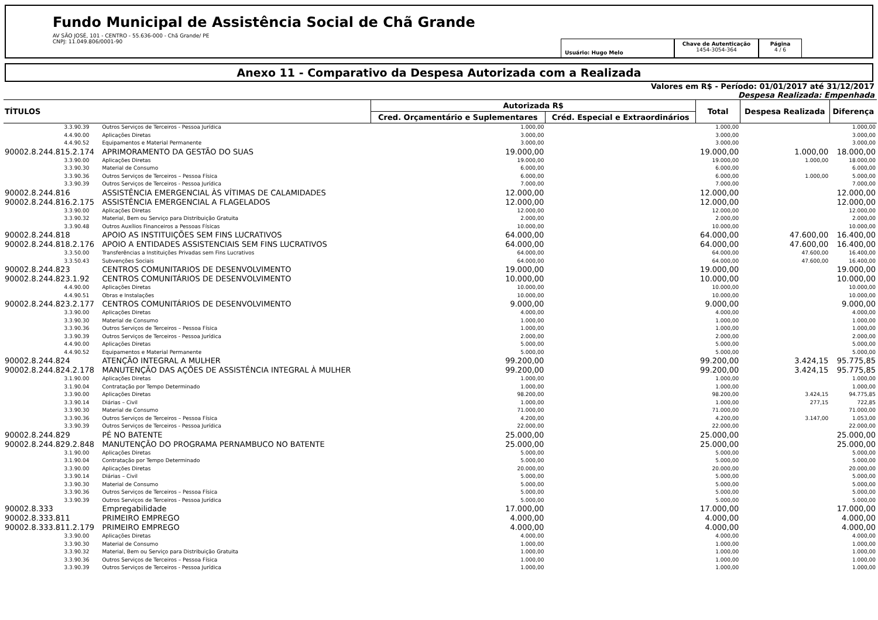Fundo Municipal de Assistência Social de Chã Grande
AV SÃO JOSÉ, 101 - CENTRO - 55.636-000 - Chã Grande/ PE
CNPJ: 11.049.806/0001-90
Usuário: Hugo Melo
Chave de Autenticação
1454-3054-364
Página
4 / 6
Anexo 11 - Comparativo da Despesa Autorizada com a Realizada
Valores em R$ - Período: 01/01/2017 até 31/12/2017
Despesa Realizada: Empenhada
| TÍTULOS | | Autorizada R$ | | Total | Despesa Realizada | Diferença |
| --- | --- | --- | --- | --- | --- | --- |
| | | Cred. Orçamentário e Suplementares | Créd. Especial e Extraordinários | | | |
| 3.3.90.39 | Outros Serviços de Terceiros - Pessoa Jurídica | 1.000,00 | | 1.000,00 | | 1.000,00 |
| 4.4.90.00 | Aplicações Diretas | 3.000,00 | | 3.000,00 | | 3.000,00 |
| 4.4.90.52 | Equipamentos e Material Permanente | 3.000,00 | | 3.000,00 | | 3.000,00 |
| 90002.8.244.815.2.174 | APRIMORAMENTO DA GESTÃO DO SUAS | 19.000,00 | | 19.000,00 | 1.000,00 | 18.000,00 |
| 3.3.90.00 | Aplicações Diretas | 19.000,00 | | 19.000,00 | 1.000,00 | 18.000,00 |
| 3.3.90.30 | Material de Consumo | 6.000,00 | | 6.000,00 | | 6.000,00 |
| 3.3.90.36 | Outros Serviços de Terceiros – Pessoa Física | 6.000,00 | | 6.000,00 | 1.000,00 | 5.000,00 |
| 3.3.90.39 | Outros Serviços de Terceiros - Pessoa Jurídica | 7.000,00 | | 7.000,00 | | 7.000,00 |
| 90002.8.244.816 | ASSISTÊNCIA EMERGENCIAL ÀS VÍTIMAS DE CALAMIDADES | 12.000,00 | | 12.000,00 | | 12.000,00 |
| 90002.8.244.816.2.175 | ASSISTÊNCIA EMERGENCIAL A FLAGELADOS | 12.000,00 | | 12.000,00 | | 12.000,00 |
| 3.3.90.00 | Aplicações Diretas | 12.000,00 | | 12.000,00 | | 12.000,00 |
| 3.3.90.32 | Material, Bem ou Serviço para Distribuição Gratuita | 2.000,00 | | 2.000,00 | | 2.000,00 |
| 3.3.90.48 | Outros Auxílios Financeiros a Pessoas Físicas | 10.000,00 | | 10.000,00 | | 10.000,00 |
| 90002.8.244.818 | APOIO AS INSTITUIÇÕES SEM FINS LUCRATIVOS | 64.000,00 | | 64.000,00 | 47.600,00 | 16.400,00 |
| 90002.8.244.818.2.176 | APOIO A ENTIDADES ASSISTENCIAIS SEM FINS LUCRATIVOS | 64.000,00 | | 64.000,00 | 47.600,00 | 16.400,00 |
| 3.3.50.00 | Transferências a Instituições Privadas sem Fins Lucrativos | 64.000,00 | | 64.000,00 | 47.600,00 | 16.400,00 |
| 3.3.50.43 | Subvenções Sociais | 64.000,00 | | 64.000,00 | 47.600,00 | 16.400,00 |
| 90002.8.244.823 | CENTROS COMUNITARIOS DE DESENVOLVIMENTO | 19.000,00 | | 19.000,00 | | 19.000,00 |
| 90002.8.244.823.1.92 | CENTROS COMUNITÁRIOS DE DESENVOLVIMENTO | 10.000,00 | | 10.000,00 | | 10.000,00 |
| 4.4.90.00 | Aplicações Diretas | 10.000,00 | | 10.000,00 | | 10.000,00 |
| 4.4.90.51 | Obras e Instalações | 10.000,00 | | 10.000,00 | | 10.000,00 |
| 90002.8.244.823.2.177 | CENTROS COMUNITÁRIOS DE DESENVOLVIMENTO | 9.000,00 | | 9.000,00 | | 9.000,00 |
| 3.3.90.00 | Aplicações Diretas | 4.000,00 | | 4.000,00 | | 4.000,00 |
| 3.3.90.30 | Material de Consumo | 1.000,00 | | 1.000,00 | | 1.000,00 |
| 3.3.90.36 | Outros Serviços de Terceiros – Pessoa Física | 1.000,00 | | 1.000,00 | | 1.000,00 |
| 3.3.90.39 | Outros Serviços de Terceiros - Pessoa Jurídica | 2.000,00 | | 2.000,00 | | 2.000,00 |
| 4.4.90.00 | Aplicações Diretas | 5.000,00 | | 5.000,00 | | 5.000,00 |
| 4.4.90.52 | Equipamentos e Material Permanente | 5.000,00 | | 5.000,00 | | 5.000,00 |
| 90002.8.244.824 | ATENÇÃO INTEGRAL A MULHER | 99.200,00 | | 99.200,00 | 3.424,15 | 95.775,85 |
| 90002.8.244.824.2.178 | MANUTENÇÃO DAS AÇÕES DE ASSISTÊNCIA INTEGRAL À MULHER | 99.200,00 | | 99.200,00 | 3.424,15 | 95.775,85 |
| 3.1.90.00 | Aplicações Diretas | 1.000,00 | | 1.000,00 | | 1.000,00 |
| 3.1.90.04 | Contratação por Tempo Determinado | 1.000,00 | | 1.000,00 | | 1.000,00 |
| 3.3.90.00 | Aplicações Diretas | 98.200,00 | | 98.200,00 | 3.424,15 | 94.775,85 |
| 3.3.90.14 | Diárias – Civil | 1.000,00 | | 1.000,00 | 277,15 | 722,85 |
| 3.3.90.30 | Material de Consumo | 71.000,00 | | 71.000,00 | | 71.000,00 |
| 3.3.90.36 | Outros Serviços de Terceiros – Pessoa Física | 4.200,00 | | 4.200,00 | 3.147,00 | 1.053,00 |
| 3.3.90.39 | Outros Serviços de Terceiros - Pessoa Jurídica | 22.000,00 | | 22.000,00 | | 22.000,00 |
| 90002.8.244.829 | PÉ NO BATENTE | 25.000,00 | | 25.000,00 | | 25.000,00 |
| 90002.8.244.829.2.848 | MANUTENÇÃO DO PROGRAMA PERNAMBUCO NO BATENTE | 25.000,00 | | 25.000,00 | | 25.000,00 |
| 3.1.90.00 | Aplicações Diretas | 5.000,00 | | 5.000,00 | | 5.000,00 |
| 3.1.90.04 | Contratação por Tempo Determinado | 5.000,00 | | 5.000,00 | | 5.000,00 |
| 3.3.90.00 | Aplicações Diretas | 20.000,00 | | 20.000,00 | | 20.000,00 |
| 3.3.90.14 | Diárias – Civil | 5.000,00 | | 5.000,00 | | 5.000,00 |
| 3.3.90.30 | Material de Consumo | 5.000,00 | | 5.000,00 | | 5.000,00 |
| 3.3.90.36 | Outros Serviços de Terceiros – Pessoa Física | 5.000,00 | | 5.000,00 | | 5.000,00 |
| 3.3.90.39 | Outros Serviços de Terceiros - Pessoa Jurídica | 5.000,00 | | 5.000,00 | | 5.000,00 |
| 90002.8.333 | Empregabilidade | 17.000,00 | | 17.000,00 | | 17.000,00 |
| 90002.8.333.811 | PRIMEIRO EMPREGO | 4.000,00 | | 4.000,00 | | 4.000,00 |
| 90002.8.333.811.2.179 | PRIMEIRO EMPREGO | 4.000,00 | | 4.000,00 | | 4.000,00 |
| 3.3.90.00 | Aplicações Diretas | 4.000,00 | | 4.000,00 | | 4.000,00 |
| 3.3.90.30 | Material de Consumo | 1.000,00 | | 1.000,00 | | 1.000,00 |
| 3.3.90.32 | Material, Bem ou Serviço para Distribuição Gratuita | 1.000,00 | | 1.000,00 | | 1.000,00 |
| 3.3.90.36 | Outros Serviços de Terceiros – Pessoa Física | 1.000,00 | | 1.000,00 | | 1.000,00 |
| 3.3.90.39 | Outros Serviços de Terceiros - Pessoa Jurídica | 1.000,00 | | 1.000,00 | | 1.000,00 |